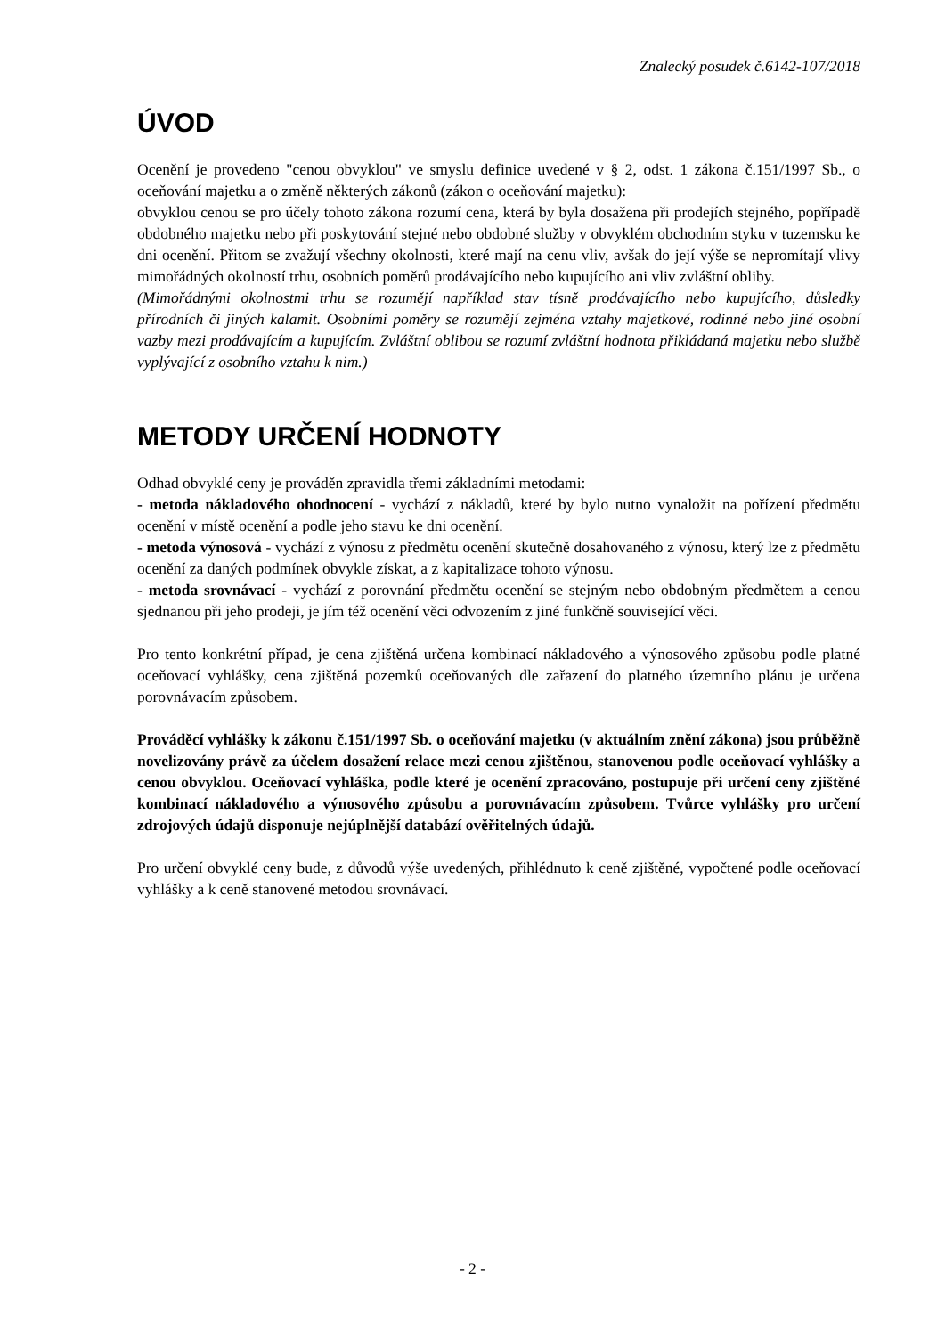Znalecký posudek č.6142-107/2018
ÚVOD
Ocenění je provedeno "cenou obvyklou" ve smyslu definice uvedené v § 2, odst. 1 zákona č.151/1997 Sb., o oceňování majetku a o změně některých zákonů (zákon o oceňování majetku):
obvyklou cenou se pro účely tohoto zákona rozumí cena, která by byla dosažena při prodejích stejného, popřípadě obdobného majetku nebo při poskytování stejné nebo obdobné služby v obvyklém obchodním styku v tuzemsku ke dni ocenění. Přitom se zvažují všechny okolnosti, které mají na cenu vliv, avšak do její výše se nepromítají vlivy mimořádných okolností trhu, osobních poměrů prodávajícího nebo kupujícího ani vliv zvláštní obliby.
(Mimořádnými okolnostmi trhu se rozumějí například stav tísně prodávajícího nebo kupujícího, důsledky přírodních či jiných kalamit. Osobními poměry se rozumějí zejména vztahy majetkové, rodinné nebo jiné osobní vazby mezi prodávajícím a kupujícím. Zvláštní oblibou se rozumí zvláštní hodnota přikládaná majetku nebo službě vyplývající z osobního vztahu k nim.)
METODY URČENÍ HODNOTY
Odhad obvyklé ceny je prováděn zpravidla třemi základními metodami:
- metoda nákladového ohodnocení - vychází z nákladů, které by bylo nutno vynaložit na pořízení předmětu ocenění v místě ocenění a podle jeho stavu ke dni ocenění.
- metoda výnosová - vychází z výnosu z předmětu ocenění skutečně dosahovaného z výnosu, který lze z předmětu ocenění za daných podmínek obvykle získat, a z kapitalizace tohoto výnosu.
- metoda srovnávací - vychází z porovnání předmětu ocenění se stejným nebo obdobným předmětem a cenou sjednanou při jeho prodeji, je jím též ocenění věci odvozením z jiné funkčně související věci.
Pro tento konkrétní případ, je cena zjištěná určena kombinací nákladového a výnosového způsobu podle platné oceňovací vyhlášky, cena zjištěná pozemků oceňovaných dle zařazení do platného územního plánu je určena porovnávacím způsobem.
Prováděcí vyhlášky k zákonu č.151/1997 Sb. o oceňování majetku (v aktuálním znění zákona) jsou průběžně novelizovány právě za účelem dosažení relace mezi cenou zjištěnou, stanovenou podle oceňovací vyhlášky a cenou obvyklou. Oceňovací vyhláška, podle které je ocenění zpracováno, postupuje při určení ceny zjištěné kombinací nákladového a výnosového způsobu a porovnávacím způsobem. Tvůrce vyhlášky pro určení zdrojových údajů disponuje nejúplnější databází ověřitelných údajů.
Pro určení obvyklé ceny bude, z důvodů výše uvedených, přihlédnuto k ceně zjištěné, vypočtené podle oceňovací vyhlášky a k ceně stanovené metodou srovnávací.
- 2 -